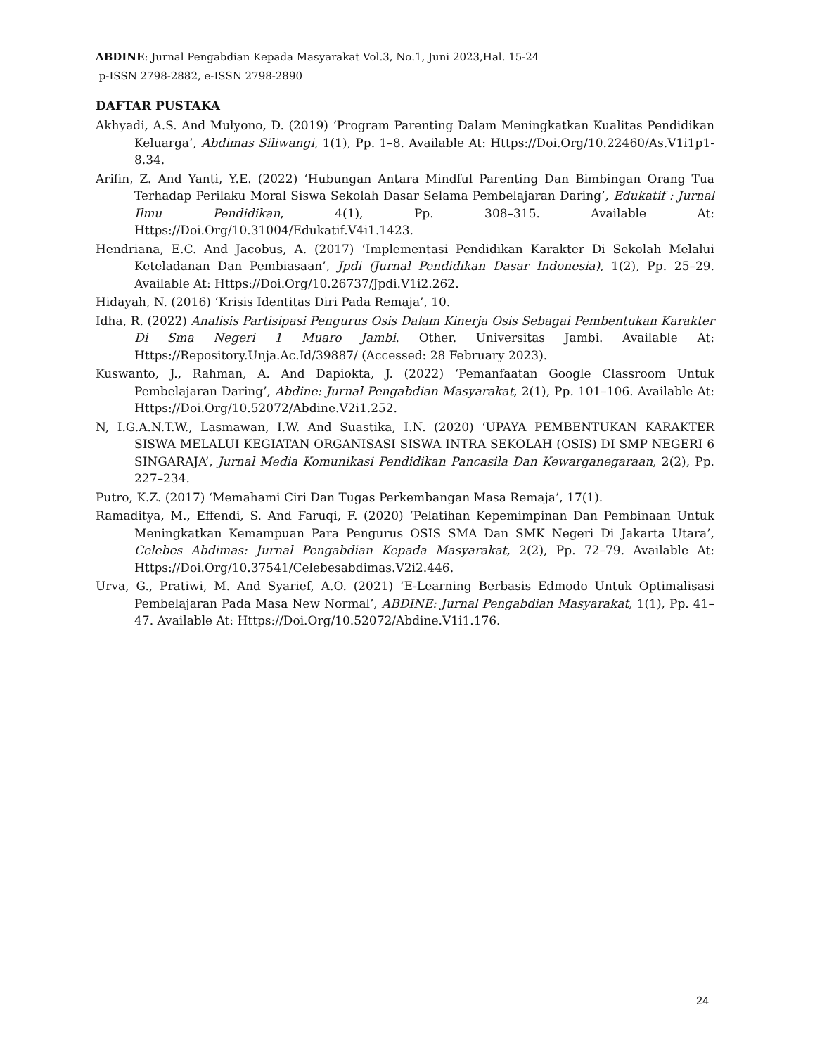ABDINE: Jurnal Pengabdian Kepada Masyarakat Vol.3, No.1, Juni 2023,Hal. 15-24
p-ISSN 2798-2882, e-ISSN 2798-2890
DAFTAR PUSTAKA
Akhyadi, A.S. And Mulyono, D. (2019) ‘Program Parenting Dalam Meningkatkan Kualitas Pendidikan Keluarga’, Abdimas Siliwangi, 1(1), Pp. 1–8. Available At: Https://Doi.Org/10.22460/As.V1i1p1-8.34.
Arifin, Z. And Yanti, Y.E. (2022) ‘Hubungan Antara Mindful Parenting Dan Bimbingan Orang Tua Terhadap Perilaku Moral Siswa Sekolah Dasar Selama Pembelajaran Daring’, Edukatif : Jurnal Ilmu Pendidikan, 4(1), Pp. 308–315. Available At: Https://Doi.Org/10.31004/Edukatif.V4i1.1423.
Hendriana, E.C. And Jacobus, A. (2017) ‘Implementasi Pendidikan Karakter Di Sekolah Melalui Keteladanan Dan Pembiasaan’, Jpdi (Jurnal Pendidikan Dasar Indonesia), 1(2), Pp. 25–29. Available At: Https://Doi.Org/10.26737/Jpdi.V1i2.262.
Hidayah, N. (2016) ‘Krisis Identitas Diri Pada Remaja’, 10.
Idha, R. (2022) Analisis Partisipasi Pengurus Osis Dalam Kinerja Osis Sebagai Pembentukan Karakter Di Sma Negeri 1 Muaro Jambi. Other. Universitas Jambi. Available At: Https://Repository.Unja.Ac.Id/39887/ (Accessed: 28 February 2023).
Kuswanto, J., Rahman, A. And Dapiokta, J. (2022) ‘Pemanfaatan Google Classroom Untuk Pembelajaran Daring’, Abdine: Jurnal Pengabdian Masyarakat, 2(1), Pp. 101–106. Available At: Https://Doi.Org/10.52072/Abdine.V2i1.252.
N, I.G.A.N.T.W., Lasmawan, I.W. And Suastika, I.N. (2020) ‘UPAYA PEMBENTUKAN KARAKTER SISWA MELALUI KEGIATAN ORGANISASI SISWA INTRA SEKOLAH (OSIS) DI SMP NEGERI 6 SINGARAJA’, Jurnal Media Komunikasi Pendidikan Pancasila Dan Kewarganegaraan, 2(2), Pp. 227–234.
Putro, K.Z. (2017) ‘Memahami Ciri Dan Tugas Perkembangan Masa Remaja’, 17(1).
Ramaditya, M., Effendi, S. And Faruqi, F. (2020) ‘Pelatihan Kepemimpinan Dan Pembinaan Untuk Meningkatkan Kemampuan Para Pengurus OSIS SMA Dan SMK Negeri Di Jakarta Utara’, Celebes Abdimas: Jurnal Pengabdian Kepada Masyarakat, 2(2), Pp. 72–79. Available At: Https://Doi.Org/10.37541/Celebesabdimas.V2i2.446.
Urva, G., Pratiwi, M. And Syarief, A.O. (2021) ‘E-Learning Berbasis Edmodo Untuk Optimalisasi Pembelajaran Pada Masa New Normal’, ABDINE: Jurnal Pengabdian Masyarakat, 1(1), Pp. 41–47. Available At: Https://Doi.Org/10.52072/Abdine.V1i1.176.
24